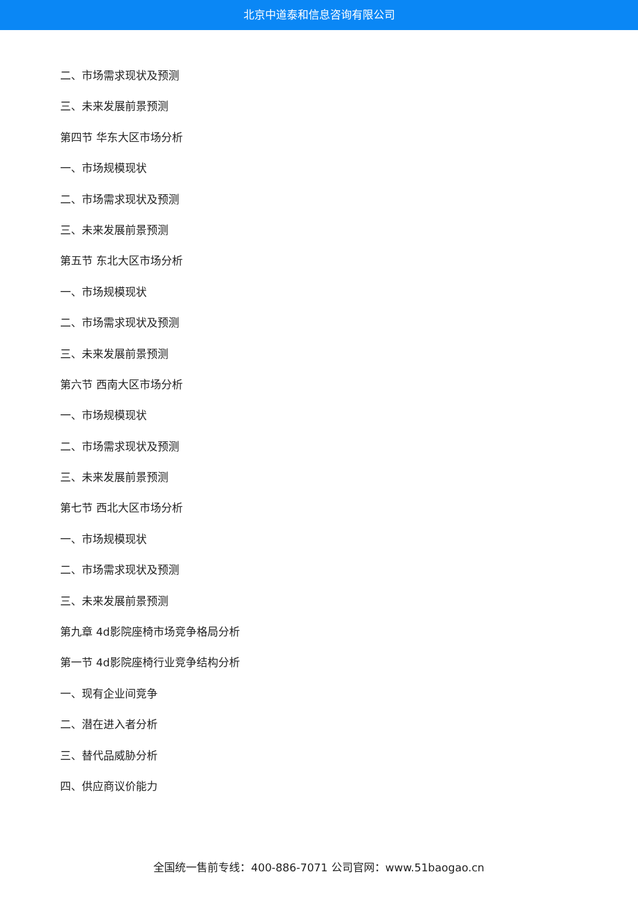北京中道泰和信息咨询有限公司
二、市场需求现状及预测
三、未来发展前景预测
第四节 华东大区市场分析
一、市场规模现状
二、市场需求现状及预测
三、未来发展前景预测
第五节 东北大区市场分析
一、市场规模现状
二、市场需求现状及预测
三、未来发展前景预测
第六节 西南大区市场分析
一、市场规模现状
二、市场需求现状及预测
三、未来发展前景预测
第七节 西北大区市场分析
一、市场规模现状
二、市场需求现状及预测
三、未来发展前景预测
第九章 4d影院座椅市场竞争格局分析
第一节 4d影院座椅行业竞争结构分析
一、现有企业间竞争
二、潜在进入者分析
三、替代品威胁分析
四、供应商议价能力
全国统一售前专线：400-886-7071 公司官网：www.51baogao.cn